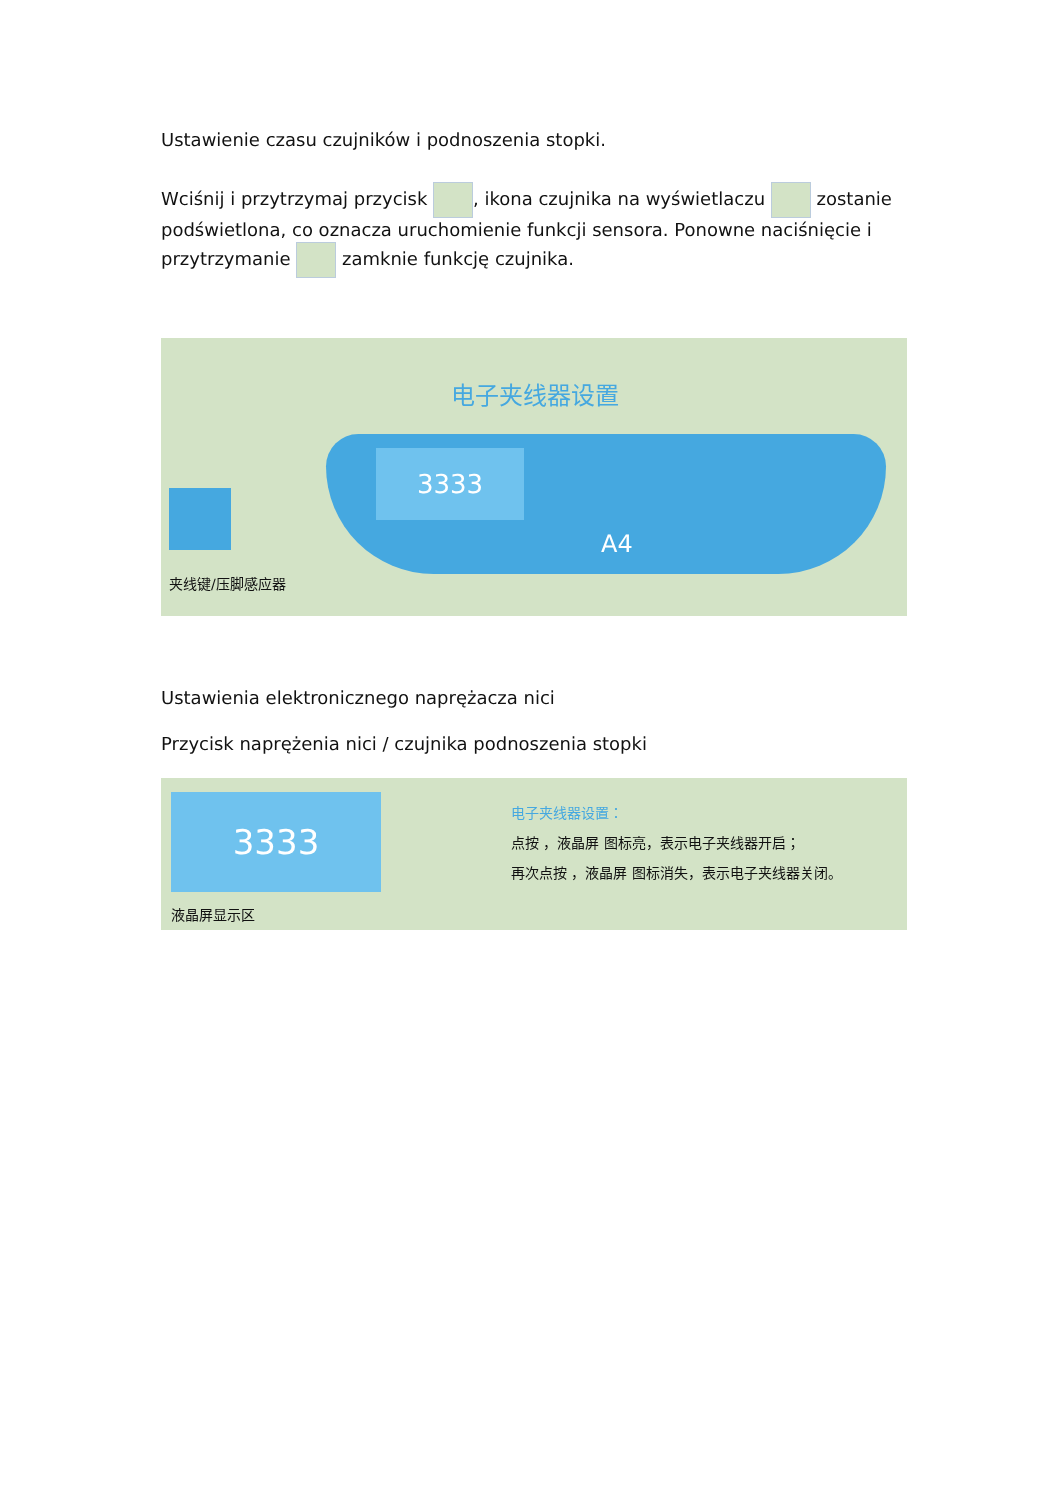Ustawienie czasu czujników i podnoszenia stopki.
Wciśnij i przytrzymaj przycisk , ikona czujnika na wyświetlaczu zostanie podświetlona, co oznacza uruchomienie funkcji sensora. Ponowne naciśnięcie i przytrzymanie zamknie funkcję czujnika.
电子夹线器设置
夹线键/压脚感应器
3333
A4
Ustawienia elektronicznego naprężacza nici
Przycisk naprężenia nici / czujnika podnoszenia stopki
3333
液晶屏显示区
电子夹线器设置：
点按 ，液晶屏 图标亮，表示电子夹线器开启；
再次点按 ，液晶屏 图标消失，表示电子夹线器关闭。